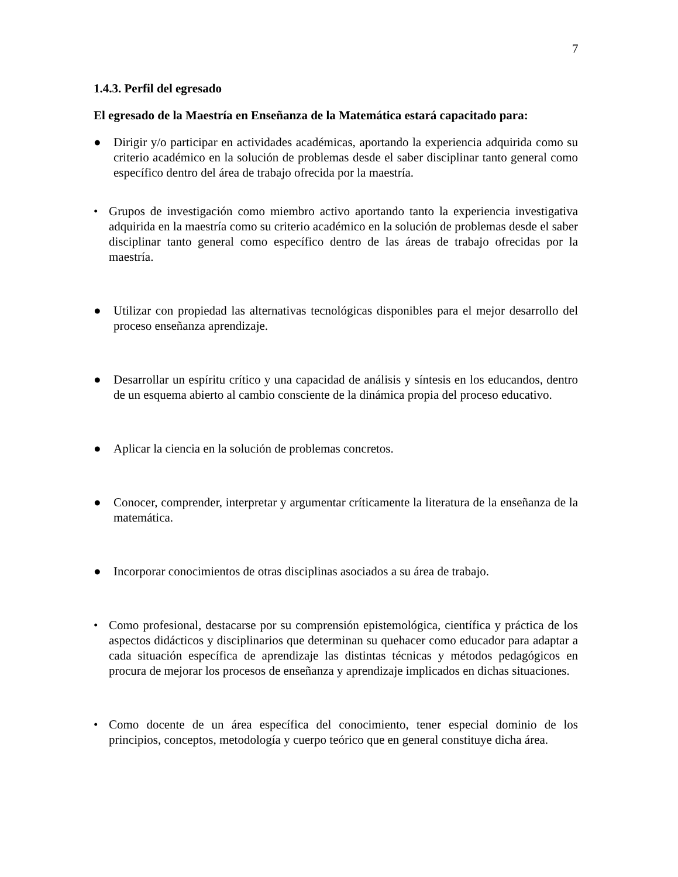7
1.4.3. Perfil del egresado
El egresado de la Maestría en Enseñanza de la Matemática estará capacitado para:
● Dirigir y/o participar en actividades académicas, aportando la experiencia adquirida como su criterio académico en la solución de problemas desde el saber disciplinar tanto general como específico dentro del área de trabajo ofrecida por la maestría.
• Grupos de investigación como miembro activo aportando tanto la experiencia investigativa adquirida en la maestría como su criterio académico en la solución de problemas desde el saber disciplinar tanto general como específico dentro de las áreas de trabajo ofrecidas por la maestría.
● Utilizar con propiedad las alternativas tecnológicas disponibles para el mejor desarrollo del proceso enseñanza aprendizaje.
● Desarrollar un espíritu crítico y una capacidad de análisis y síntesis en los educandos, dentro de un esquema abierto al cambio consciente de la dinámica propia del proceso educativo.
● Aplicar la ciencia en la solución de problemas concretos.
● Conocer, comprender, interpretar y argumentar críticamente la literatura de la enseñanza de la matemática.
● Incorporar conocimientos de otras disciplinas asociados a su área de trabajo.
• Como profesional, destacarse por su comprensión epistemológica, científica y práctica de los aspectos didácticos y disciplinarios que determinan su quehacer como educador para adaptar a cada situación específica de aprendizaje las distintas técnicas y métodos pedagógicos en procura de mejorar los procesos de enseñanza y aprendizaje implicados en dichas situaciones.
• Como docente de un área específica del conocimiento, tener especial dominio de los principios, conceptos, metodología y cuerpo teórico que en general constituye dicha área.